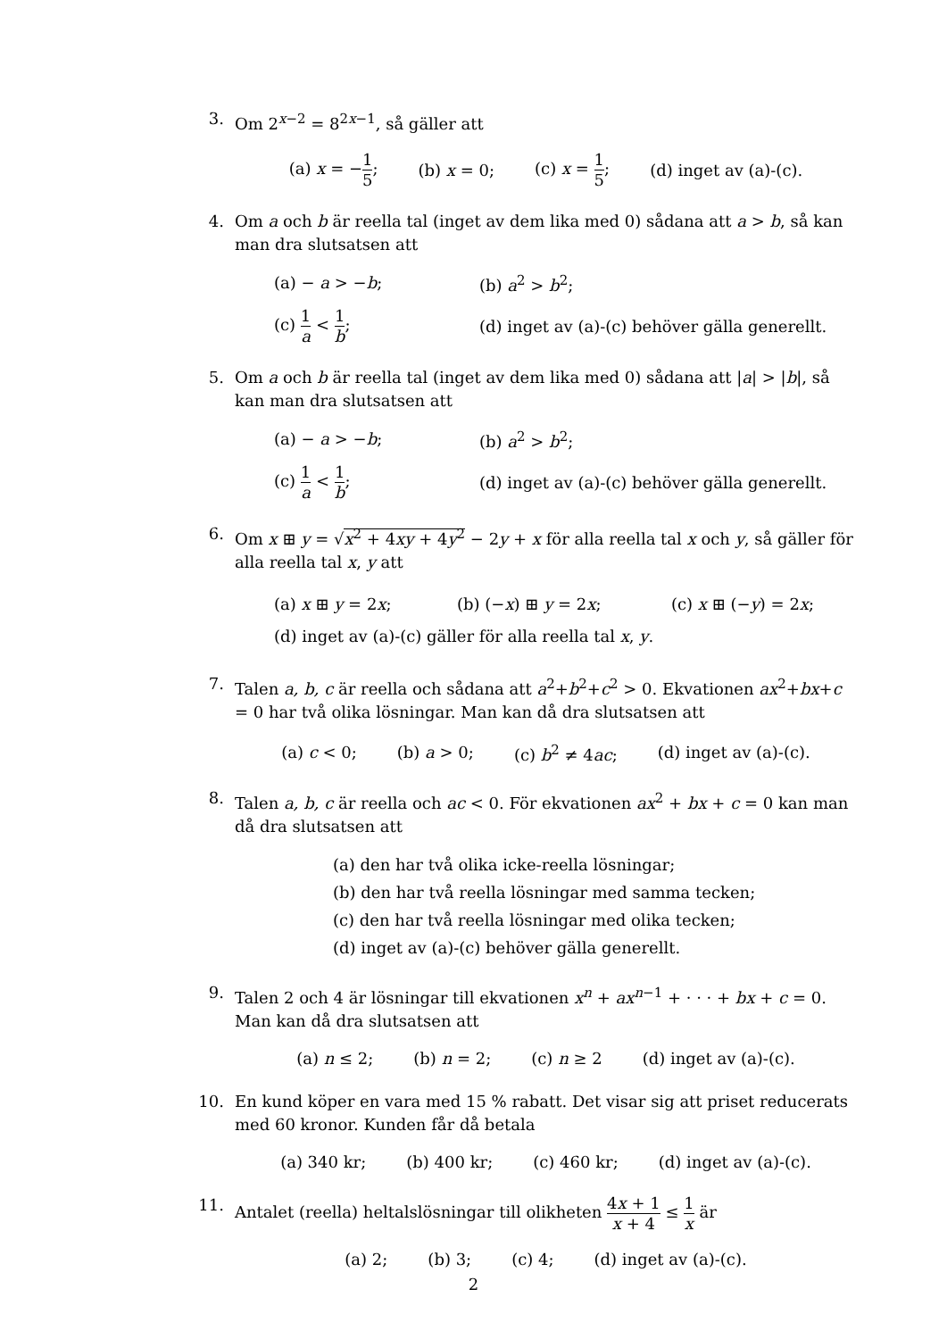3. Om 2<sup>x−2</sup> = 8<sup>2x−1</sup>, så gäller att
(a) x = −1 5; (b) x = 0; (c) x = 1 5; (d) inget av (a)-(c).
4. Om a och b är reella tal (inget av dem lika med 0) sådana att a > b, så kan man dra slutsatsen att
(a) − a > −b; (b) a<sup>2</sup> > b<sup>2</sup>; (c) 1 a < 1 b; (d) inget av (a)-(c) behöver gälla generellt.
5. Om a och b är reella tal (inget av dem lika med 0) sådana att |a| > |b|, så kan man dra slutsatsen att
(a) − a > −b; (b) a<sup>2</sup> > b<sup>2</sup>; (c) 1 a < 1 b; (d) inget av (a)-(c) behöver gälla generellt.
6. Om x ⊞ y = √x<sup>2</sup> + 4xy + 4y<sup>2</sup> − 2y + x för alla reella tal x och y, så gäller för alla reella tal x, y att
(a) x ⊞ y = 2x; (b) (−x) ⊞ y = 2x; (c) x ⊞ (−y) = 2x;
(d) inget av (a)-(c) gäller för alla reella tal x, y.
7. Talen a, b, c är reella och sådana att a<sup>2</sup>+b<sup>2</sup>+c<sup>2</sup> > 0. Ekvationen ax<sup>2</sup>+bx+c = 0 har två olika lösningar. Man kan då dra slutsatsen att
(a) c < 0; (b) a > 0; (c) b<sup>2</sup> ≠ 4ac; (d) inget av (a)-(c).
8. Talen a, b, c är reella och ac < 0. För ekvationen ax<sup>2</sup> + bx + c = 0 kan man då dra slutsatsen att
(a) den har två olika icke-reella lösningar;
(b) den har två reella lösningar med samma tecken;
(c) den har två reella lösningar med olika tecken;
(d) inget av (a)-(c) behöver gälla generellt.
9. Talen 2 och 4 är lösningar till ekvationen x<sup>n</sup> + ax<sup>n−1</sup> + · · · + bx + c = 0. Man kan då dra slutsatsen att
(a) n ≤ 2; (b) n = 2; (c) n ≥ 2 (d) inget av (a)-(c).
10. En kund köper en vara med 15 % rabatt. Det visar sig att priset reducerats med 60 kronor. Kunden får då betala
(a) 340 kr; (b) 400 kr; (c) 460 kr; (d) inget av (a)-(c).
11. Antalet (reella) heltalslösningar till olikheten 4x + 1 x + 4 ≤ 1 x är
(a) 2; (b) 3; (c) 4; (d) inget av (a)-(c).
2